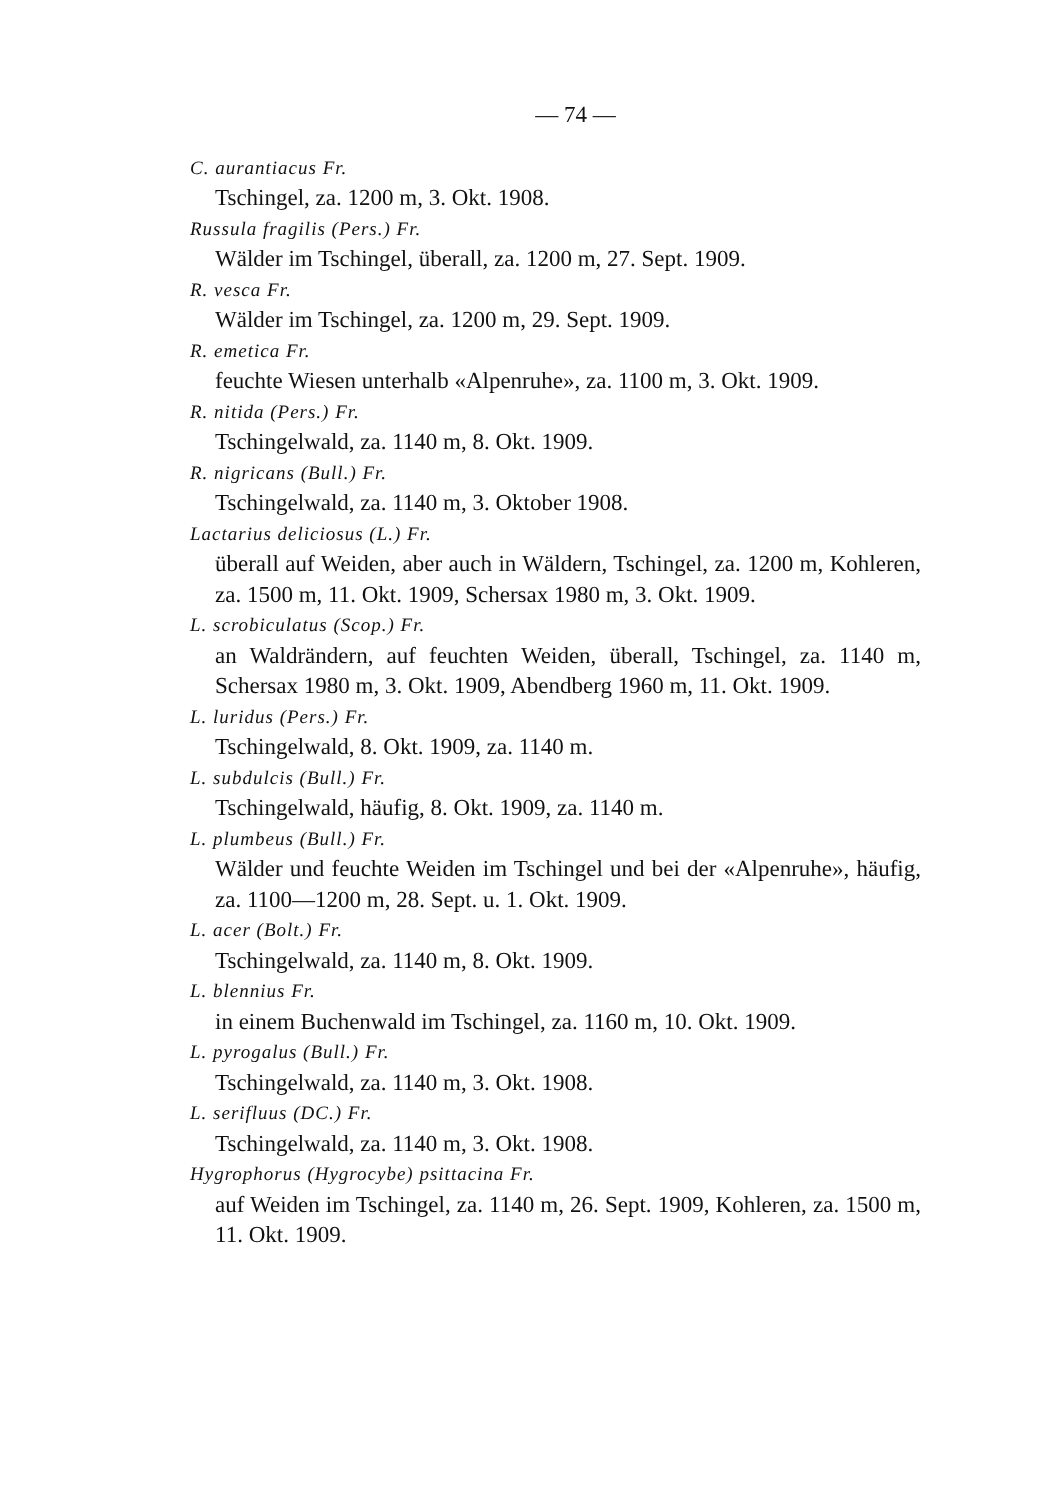— 74 —
C. aurantiacus Fr.
Tschingel, za. 1200 m, 3. Okt. 1908.
Russula fragilis (Pers.) Fr.
Wälder im Tschingel, überall, za. 1200 m, 27. Sept. 1909.
R. vesca Fr.
Wälder im Tschingel, za. 1200 m, 29. Sept. 1909.
R. emetica Fr.
feuchte Wiesen unterhalb «Alpenruhe», za. 1100 m, 3. Okt. 1909.
R. nitida (Pers.) Fr.
Tschingelwald, za. 1140 m, 8. Okt. 1909.
R. nigricans (Bull.) Fr.
Tschingelwald, za. 1140 m, 3. Oktober 1908.
Lactarius deliciosus (L.) Fr.
überall auf Weiden, aber auch in Wäldern, Tschingel, za. 1200 m, Kohleren, za. 1500 m, 11. Okt. 1909, Schersax 1980 m, 3. Okt. 1909.
L. scrobiculatus (Scop.) Fr.
an Waldrändern, auf feuchten Weiden, überall, Tschingel, za. 1140 m, Schersax 1980 m, 3. Okt. 1909, Abendberg 1960 m, 11. Okt. 1909.
L. luridus (Pers.) Fr.
Tschingelwald, 8. Okt. 1909, za. 1140 m.
L. subdulcis (Bull.) Fr.
Tschingelwald, häufig, 8. Okt. 1909, za. 1140 m.
L. plumbeus (Bull.) Fr.
Wälder und feuchte Weiden im Tschingel und bei der «Alpenruhe», häufig, za. 1100—1200 m, 28. Sept. u. 1. Okt. 1909.
L. acer (Bolt.) Fr.
Tschingelwald, za. 1140 m, 8. Okt. 1909.
L. blennius Fr.
in einem Buchenwald im Tschingel, za. 1160 m, 10. Okt. 1909.
L. pyrogalus (Bull.) Fr.
Tschingelwald, za. 1140 m, 3. Okt. 1908.
L. serifluus (DC.) Fr.
Tschingelwald, za. 1140 m, 3. Okt. 1908.
Hygrophorus (Hygrocybe) psittacina Fr.
auf Weiden im Tschingel, za. 1140 m, 26. Sept. 1909, Kohleren, za. 1500 m, 11. Okt. 1909.